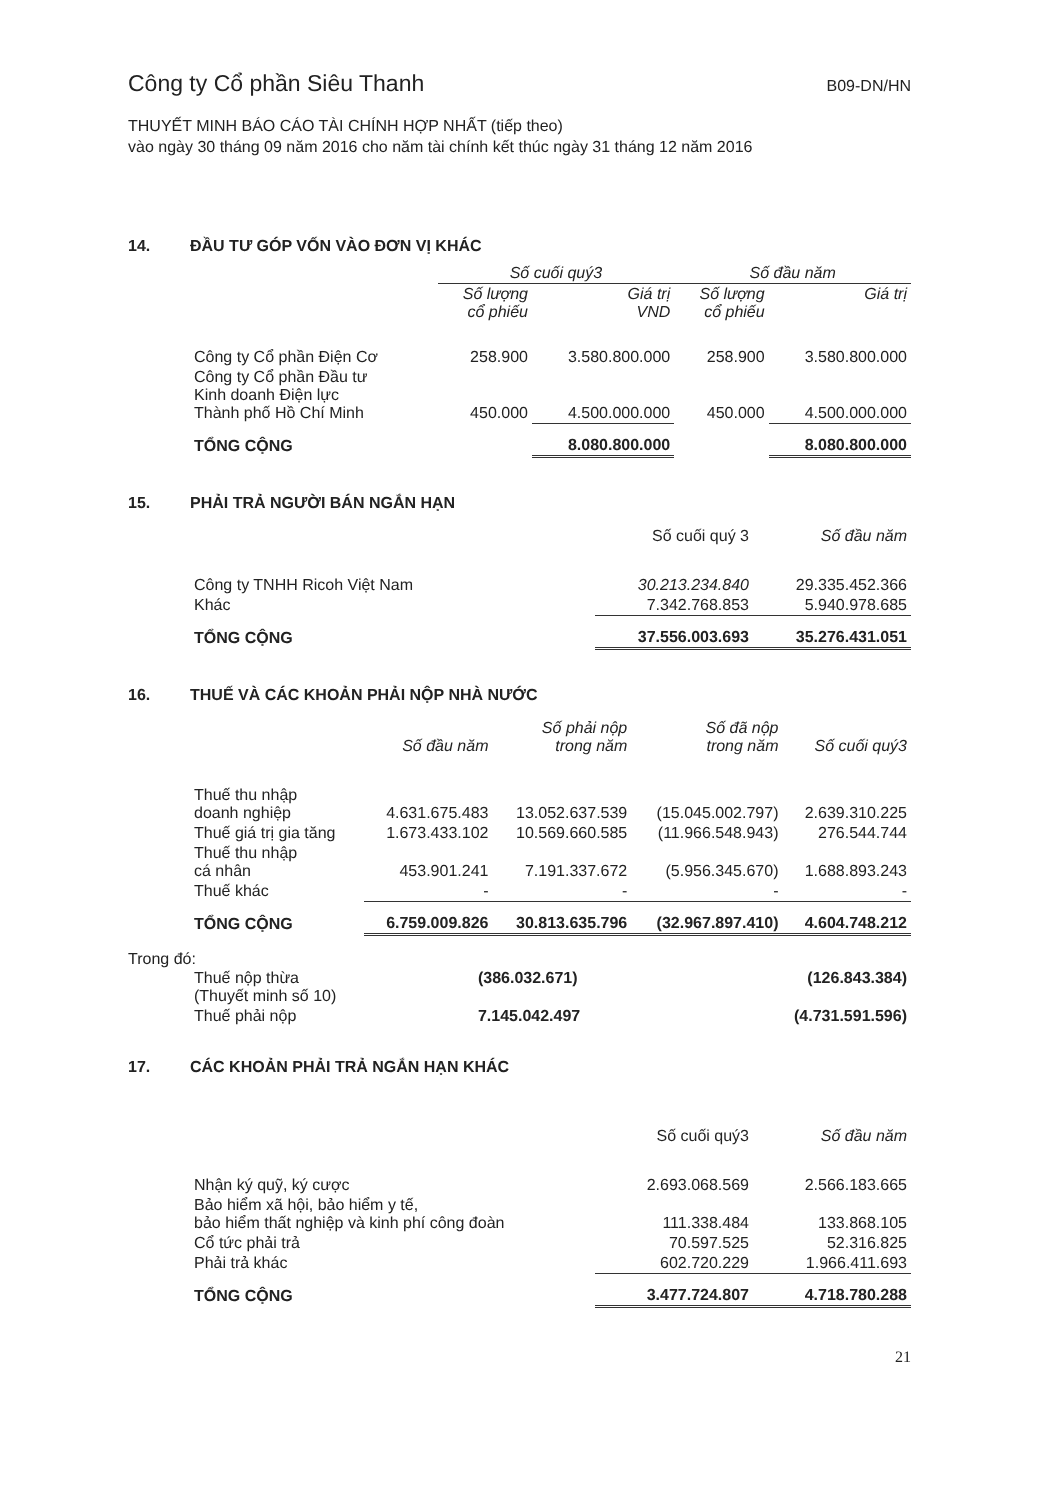Công ty Cổ phần Siêu Thanh B09-DN/HN
THUYẾT MINH BÁO CÁO TÀI CHÍNH HỢP NHẤT (tiếp theo)
vào ngày 30 tháng 09 năm 2016 cho năm tài chính kết thúc ngày 31 tháng 12 năm 2016
14. ĐẦU TƯ GÓP VỐN VÀO ĐƠN VỊ KHÁC
| | Số cuối quý3 | | Số đầu năm | |
| --- | --- | --- | --- | --- |
| | Số lượng cổ phiếu | Giá trị VND | Số lượng cổ phiếu | Giá trị |
| Công ty Cổ phần Điện Cơ | 258.900 | 3.580.800.000 | 258.900 | 3.580.800.000 |
| Công ty Cổ phần Đầu tư Kinh doanh Điện lực Thành phố Hồ Chí Minh | 450.000 | 4.500.000.000 | 450.000 | 4.500.000.000 |
| TỔNG CỘNG | | 8.080.800.000 | | 8.080.800.000 |
15. PHẢI TRẢ NGƯỜI BÁN NGẮN HẠN
| | Số cuối quý 3 | Số đầu năm |
| --- | --- | --- |
| Công ty TNHH Ricoh Việt Nam | 30.213.234.840 | 29.335.452.366 |
| Khác | 7.342.768.853 | 5.940.978.685 |
| TỔNG CỘNG | 37.556.003.693 | 35.276.431.051 |
16. THUẾ VÀ CÁC KHOẢN PHẢI NỘP NHÀ NƯỚC
| | Số đầu năm | Số phải nộp trong năm | Số đã nộp trong năm | Số cuối quý3 |
| --- | --- | --- | --- | --- |
| Thuế thu nhập doanh nghiệp | 4.631.675.483 | 13.052.637.539 | (15.045.002.797) | 2.639.310.225 |
| Thuế giá trị gia tăng | 1.673.433.102 | 10.569.660.585 | (11.966.548.943) | 276.544.744 |
| Thuế thu nhập cá nhân | 453.901.241 | 7.191.337.672 | (5.956.345.670) | 1.688.893.243 |
| Thuế khác | - | - | - | - |
| TỔNG CỘNG | 6.759.009.826 | 30.813.635.796 | (32.967.897.410) | 4.604.748.212 |
Trong đó:
| Thuế nộp thừa (Thuyết minh số 10) | (386.032.671) | (126.843.384) |
| Thuế phải nộp | 7.145.042.497 | (4.731.591.596) |
17. CÁC KHOẢN PHẢI TRẢ NGẮN HẠN KHÁC
| | Số cuối quý3 | Số đầu năm |
| --- | --- | --- |
| Nhận ký quỹ, ký cược | 2.693.068.569 | 2.566.183.665 |
| Bảo hiểm xã hội, bảo hiểm y tế, bảo hiểm thất nghiệp và kinh phí công đoàn | 111.338.484 | 133.868.105 |
| Cổ tức phải trả | 70.597.525 | 52.316.825 |
| Phải trả khác | 602.720.229 | 1.966.411.693 |
| TỔNG CỘNG | 3.477.724.807 | 4.718.780.288 |
21